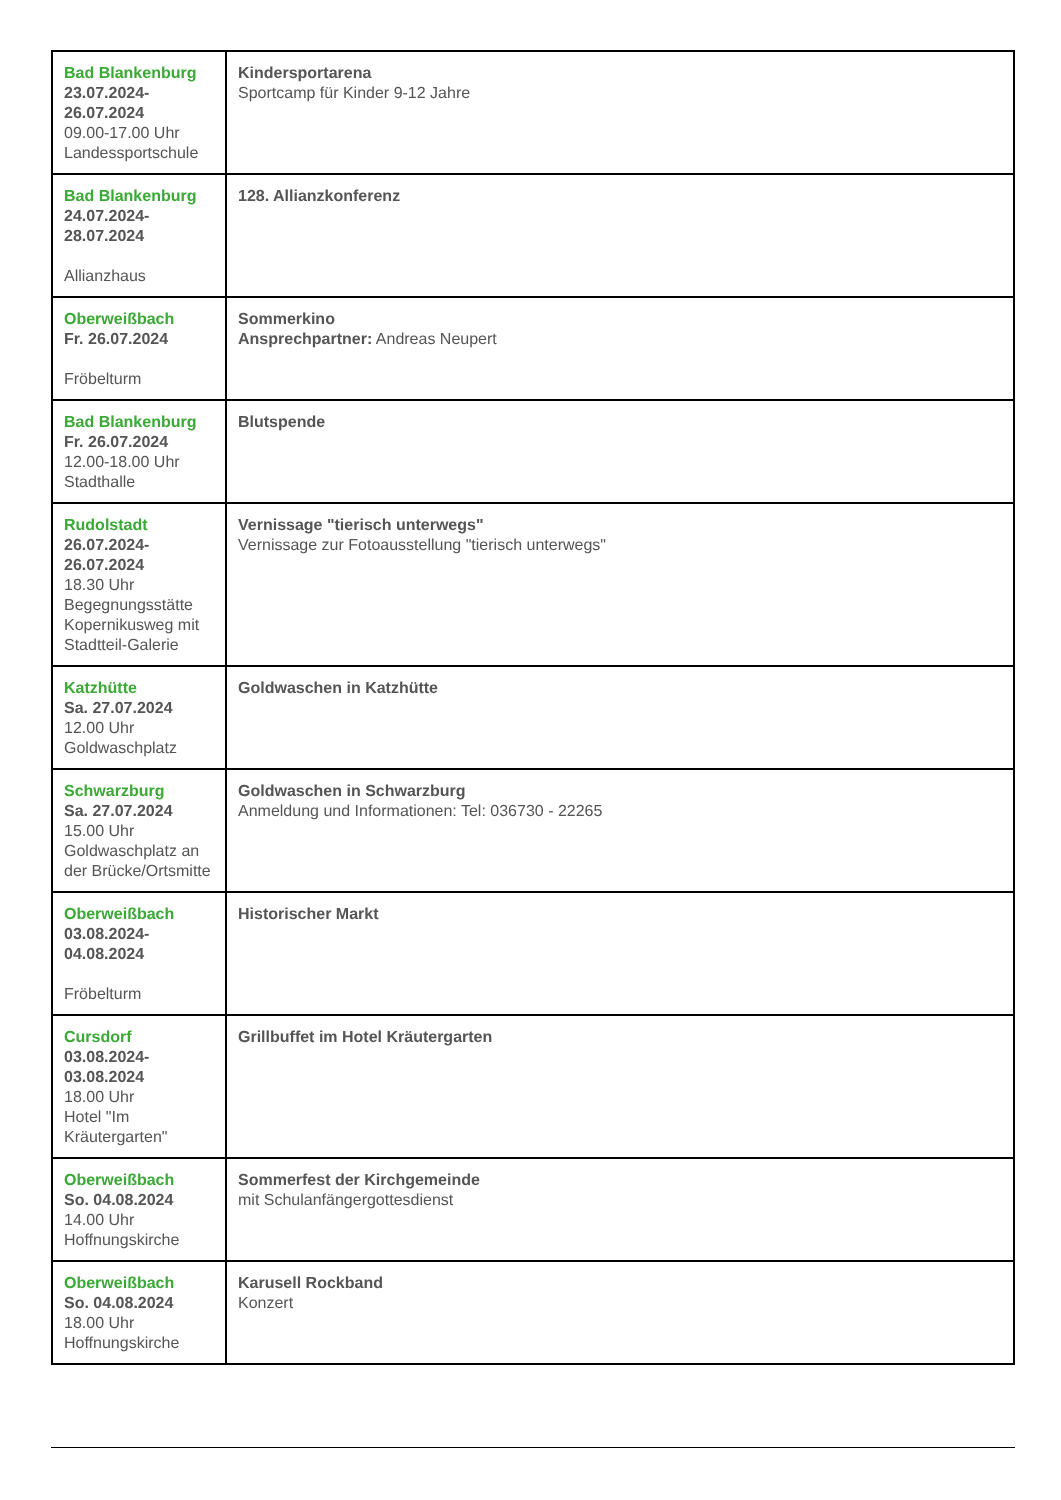| Bad Blankenburg 23.07.2024- 26.07.2024 09.00-17.00 Uhr Landessportschule | Kindersportarena Sportcamp für Kinder 9-12 Jahre |
| Bad Blankenburg 24.07.2024- 28.07.2024 Allianzhaus | 128. Allianzkonferenz |
| Oberweißbach Fr. 26.07.2024 Fröbelturm | Sommerkino Ansprechpartner: Andreas Neupert |
| Bad Blankenburg Fr. 26.07.2024 12.00-18.00 Uhr Stadthalle | Blutspende |
| Rudolstadt 26.07.2024- 26.07.2024 18.30 Uhr Begegnungsstätte Kopernikusweg mit Stadtteil-Galerie | Vernissage "tierisch unterwegs" Vernissage zur Fotoausstellung "tierisch unterwegs" |
| Katzhütte Sa. 27.07.2024 12.00 Uhr Goldwaschplatz | Goldwaschen in Katzhütte |
| Schwarzburg Sa. 27.07.2024 15.00 Uhr Goldwaschplatz an der Brücke/Ortsmitte | Goldwaschen in Schwarzburg Anmeldung und Informationen: Tel: 036730 - 22265 |
| Oberweißbach 03.08.2024- 04.08.2024 Fröbelturm | Historischer Markt |
| Cursdorf 03.08.2024- 03.08.2024 18.00 Uhr Hotel "Im Kräutergarten" | Grillbuffet im Hotel Kräutergarten |
| Oberweißbach So. 04.08.2024 14.00 Uhr Hoffnungskirche | Sommerfest der Kirchgemeinde mit Schulanfängergottesdienst |
| Oberweißbach So. 04.08.2024 18.00 Uhr Hoffnungskirche | Karusell Rockband Konzert |